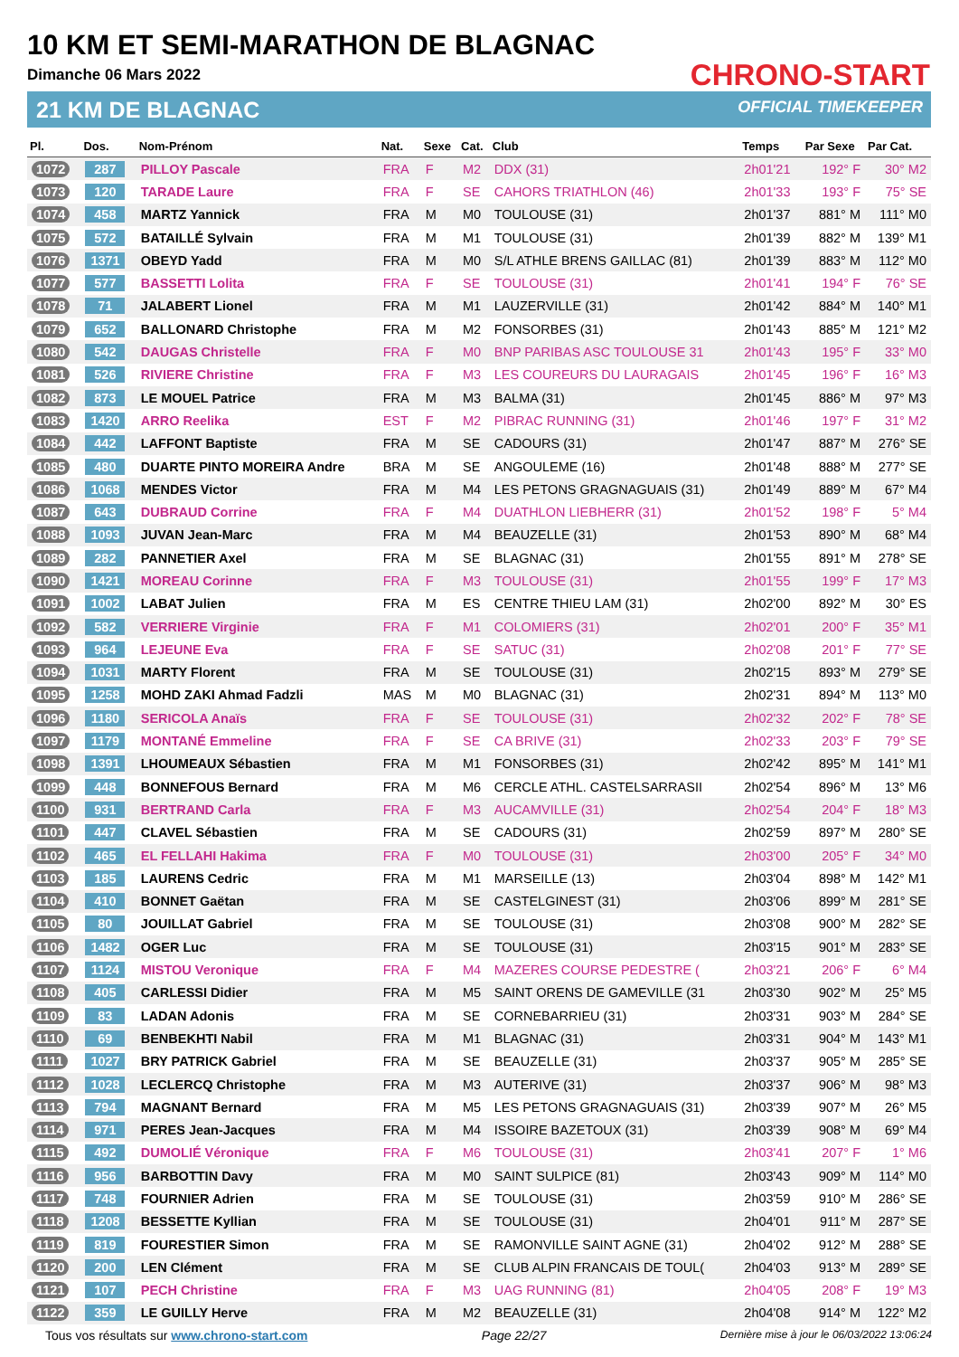10 KM ET SEMI-MARATHON DE BLAGNAC
Dimanche 06 Mars 2022
21 KM DE BLAGNAC
CHRONO-START
OFFICIAL TIMEKEEPER
| Pl. | Dos. | Nom-Prénom | Nat. | Sexe | Cat. | Club | Temps | Par Sexe | Par Cat. |
| --- | --- | --- | --- | --- | --- | --- | --- | --- | --- |
| 1072 | 287 | PILLOY Pascale | FRA | F | M2 | DDX (31) | 2h01'21 | 192° F | 30° M2 |
| 1073 | 120 | TARADE Laure | FRA | F | SE | CAHORS TRIATHLON (46) | 2h01'33 | 193° F | 75° SE |
| 1074 | 458 | MARTZ Yannick | FRA | M | M0 | TOULOUSE (31) | 2h01'37 | 881° M | 111° M0 |
| 1075 | 572 | BATAILLÉ Sylvain | FRA | M | M1 | TOULOUSE (31) | 2h01'39 | 882° M | 139° M1 |
| 1076 | 1371 | OBEYD Yadd | FRA | M | M0 | S/L ATHLE BRENS GAILLAC (81) | 2h01'39 | 883° M | 112° M0 |
| 1077 | 577 | BASSETTI Lolita | FRA | F | SE | TOULOUSE (31) | 2h01'41 | 194° F | 76° SE |
| 1078 | 71 | JALABERT Lionel | FRA | M | M1 | LAUZERVILLE (31) | 2h01'42 | 884° M | 140° M1 |
| 1079 | 652 | BALLONARD Christophe | FRA | M | M2 | FONSORBES (31) | 2h01'43 | 885° M | 121° M2 |
| 1080 | 542 | DAUGAS Christelle | FRA | F | M0 | BNP PARIBAS ASC TOULOUSE 31 | 2h01'43 | 195° F | 33° M0 |
| 1081 | 526 | RIVIERE Christine | FRA | F | M3 | LES COUREURS DU LAURAGAIS | 2h01'45 | 196° F | 16° M3 |
| 1082 | 873 | LE MOUEL Patrice | FRA | M | M3 | BALMA (31) | 2h01'45 | 886° M | 97° M3 |
| 1083 | 1420 | ARRO Reelika | EST | F | M2 | PIBRAC RUNNING (31) | 2h01'46 | 197° F | 31° M2 |
| 1084 | 442 | LAFFONT Baptiste | FRA | M | SE | CADOURS (31) | 2h01'47 | 887° M | 276° SE |
| 1085 | 480 | DUARTE PINTO MOREIRA Andre | BRA | M | SE | ANGOULEME (16) | 2h01'48 | 888° M | 277° SE |
| 1086 | 1068 | MENDES Victor | FRA | M | M4 | LES PETONS GRAGNAGUAIS (31) | 2h01'49 | 889° M | 67° M4 |
| 1087 | 643 | DUBRAUD Corrine | FRA | F | M4 | DUATHLON LIEBHERR (31) | 2h01'52 | 198° F | 5° M4 |
| 1088 | 1093 | JUVAN Jean-Marc | FRA | M | M4 | BEAUZELLE (31) | 2h01'53 | 890° M | 68° M4 |
| 1089 | 282 | PANNETIER Axel | FRA | M | SE | BLAGNAC (31) | 2h01'55 | 891° M | 278° SE |
| 1090 | 1421 | MOREAU Corinne | FRA | F | M3 | TOULOUSE (31) | 2h01'55 | 199° F | 17° M3 |
| 1091 | 1002 | LABAT Julien | FRA | M | ES | CENTRE THIEU LAM (31) | 2h02'00 | 892° M | 30° ES |
| 1092 | 582 | VERRIERE Virginie | FRA | F | M1 | COLOMIERS (31) | 2h02'01 | 200° F | 35° M1 |
| 1093 | 964 | LEJEUNE Eva | FRA | F | SE | SATUC (31) | 2h02'08 | 201° F | 77° SE |
| 1094 | 1031 | MARTY Florent | FRA | M | SE | TOULOUSE (31) | 2h02'15 | 893° M | 279° SE |
| 1095 | 1258 | MOHD ZAKI Ahmad Fadzli | MAS | M | M0 | BLAGNAC (31) | 2h02'31 | 894° M | 113° M0 |
| 1096 | 1180 | SERICOLA Anaïs | FRA | F | SE | TOULOUSE (31) | 2h02'32 | 202° F | 78° SE |
| 1097 | 1179 | MONTANÉ Emmeline | FRA | F | SE | CA BRIVE (31) | 2h02'33 | 203° F | 79° SE |
| 1098 | 1391 | LHOUMEAUX Sébastien | FRA | M | M1 | FONSORBES (31) | 2h02'42 | 895° M | 141° M1 |
| 1099 | 448 | BONNEFOUS Bernard | FRA | M | M6 | CERCLE ATHL. CASTELSARRASII | 2h02'54 | 896° M | 13° M6 |
| 1100 | 931 | BERTRAND Carla | FRA | F | M3 | AUCAMVILLE (31) | 2h02'54 | 204° F | 18° M3 |
| 1101 | 447 | CLAVEL Sébastien | FRA | M | SE | CADOURS (31) | 2h02'59 | 897° M | 280° SE |
| 1102 | 465 | EL FELLAHI Hakima | FRA | F | M0 | TOULOUSE (31) | 2h03'00 | 205° F | 34° M0 |
| 1103 | 185 | LAURENS Cedric | FRA | M | M1 | MARSEILLE (13) | 2h03'04 | 898° M | 142° M1 |
| 1104 | 410 | BONNET Gaëtan | FRA | M | SE | CASTELGINEST (31) | 2h03'06 | 899° M | 281° SE |
| 1105 | 80 | JOUILLAT Gabriel | FRA | M | SE | TOULOUSE (31) | 2h03'08 | 900° M | 282° SE |
| 1106 | 1482 | OGER Luc | FRA | M | SE | TOULOUSE (31) | 2h03'15 | 901° M | 283° SE |
| 1107 | 1124 | MISTOU Veronique | FRA | F | M4 | MAZERES COURSE PEDESTRE ( | 2h03'21 | 206° F | 6° M4 |
| 1108 | 405 | CARLESSI Didier | FRA | M | M5 | SAINT ORENS DE GAMEVILLE (31 | 2h03'30 | 902° M | 25° M5 |
| 1109 | 83 | LADAN Adonis | FRA | M | SE | CORNEBARRIEU (31) | 2h03'31 | 903° M | 284° SE |
| 1110 | 69 | BENBEKHTI Nabil | FRA | M | M1 | BLAGNAC (31) | 2h03'31 | 904° M | 143° M1 |
| 1111 | 1027 | BRY PATRICK Gabriel | FRA | M | SE | BEAUZELLE (31) | 2h03'37 | 905° M | 285° SE |
| 1112 | 1028 | LECLERCQ Christophe | FRA | M | M3 | AUTERIVE (31) | 2h03'37 | 906° M | 98° M3 |
| 1113 | 794 | MAGNANT Bernard | FRA | M | M5 | LES PETONS GRAGNAGUAIS (31) | 2h03'39 | 907° M | 26° M5 |
| 1114 | 971 | PERES Jean-Jacques | FRA | M | M4 | ISSOIRE BAZETOUX (31) | 2h03'39 | 908° M | 69° M4 |
| 1115 | 492 | DUMOLIÉ Véronique | FRA | F | M6 | TOULOUSE (31) | 2h03'41 | 207° F | 1° M6 |
| 1116 | 956 | BARBOTTIN Davy | FRA | M | M0 | SAINT SULPICE (81) | 2h03'43 | 909° M | 114° M0 |
| 1117 | 748 | FOURNIER Adrien | FRA | M | SE | TOULOUSE (31) | 2h03'59 | 910° M | 286° SE |
| 1118 | 1208 | BESSETTE Kyllian | FRA | M | SE | TOULOUSE (31) | 2h04'01 | 911° M | 287° SE |
| 1119 | 819 | FOURESTIER Simon | FRA | M | SE | RAMONVILLE SAINT AGNE (31) | 2h04'02 | 912° M | 288° SE |
| 1120 | 200 | LEN Clément | FRA | M | SE | CLUB ALPIN FRANCAIS DE TOUL( | 2h04'03 | 913° M | 289° SE |
| 1121 | 107 | PECH Christine | FRA | F | M3 | UAG RUNNING (81) | 2h04'05 | 208° F | 19° M3 |
| 1122 | 359 | LE GUILLY Herve | FRA | M | M2 | BEAUZELLE (31) | 2h04'08 | 914° M | 122° M2 |
Tous vos résultats sur www.chrono-start.com Page 22/27 Dernière mise à jour le 06/03/2022 13:06:24